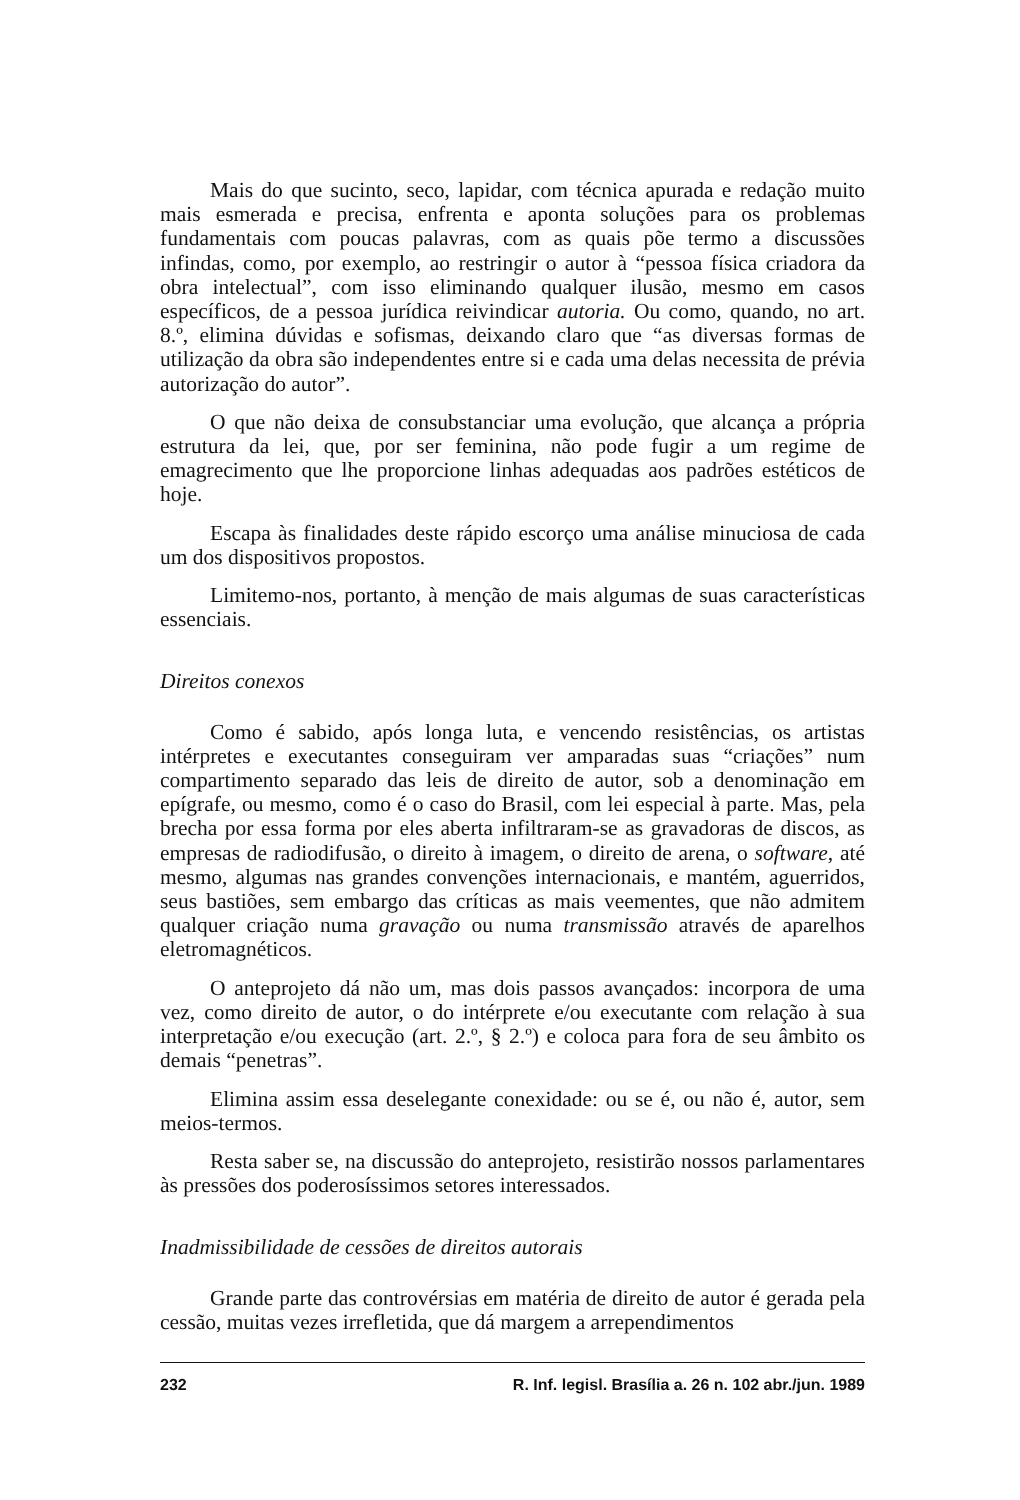Mais do que sucinto, seco, lapidar, com técnica apurada e redação muito mais esmerada e precisa, enfrenta e aponta soluções para os problemas fundamentais com poucas palavras, com as quais põe termo a discussões infindas, como, por exemplo, ao restringir o autor à “pessoa física criadora da obra intelectual”, com isso eliminando qualquer ilusão, mesmo em casos específicos, de a pessoa jurídica reivindicar autoria. Ou como, quando, no art. 8.º, elimina dúvidas e sofismas, deixando claro que “as diversas formas de utilização da obra são independentes entre si e cada uma delas necessita de prévia autorização do autor”.
O que não deixa de consubstanciar uma evolução, que alcança a própria estrutura da lei, que, por ser feminina, não pode fugir a um regime de emagrecimento que lhe proporcione linhas adequadas aos padrões estéticos de hoje.
Escapa às finalidades deste rápido escorço uma análise minuciosa de cada um dos dispositivos propostos.
Limitemo-nos, portanto, à menção de mais algumas de suas características essenciais.
Direitos conexos
Como é sabido, após longa luta, e vencendo resistências, os artistas intérpretes e executantes conseguiram ver amparadas suas “criações” num compartimento separado das leis de direito de autor, sob a denominação em epígrafe, ou mesmo, como é o caso do Brasil, com lei especial à parte. Mas, pela brecha por essa forma por eles aberta infiltraram-se as gravadoras de discos, as empresas de radiodifusão, o direito à imagem, o direito de arena, o software, até mesmo, algumas nas grandes convenções internacionais, e mantém, aguerridos, seus bastiões, sem embargo das críticas as mais veementes, que não admitem qualquer criação numa gravação ou numa transmissão através de aparelhos eletromagnéticos.
O anteprojeto dá não um, mas dois passos avançados: incorpora de uma vez, como direito de autor, o do intérprete e/ou executante com relação à sua interpretação e/ou execução (art. 2.º, § 2.º) e coloca para fora de seu âmbito os demais “penetras”.
Elimina assim essa deselegante conexidade: ou se é, ou não é, autor, sem meios-termos.
Resta saber se, na discussão do anteprojeto, resistirão nossos parlamentares às pressões dos poderosíssimos setores interessados.
Inadmissibilidade de cessões de direitos autorais
Grande parte das controvérsias em matéria de direito de autor é gerada pela cessão, muitas vezes irrefletida, que dá margem a arrependimentos
232 R. Inf. legisl. Brasília a. 26 n. 102 abr./jun. 1989